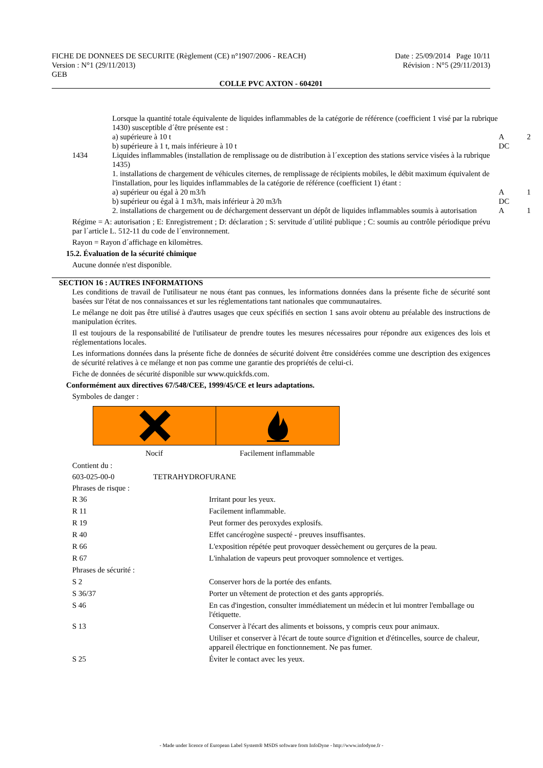FICHE DE DONNEES DE SECURITE (Règlement (CE) n°1907/2006 - REACH) Date : 25/09/2014 Page 10/11
Version : N°1 (29/11/2013) Révision : N°5 (29/11/2013)
GEB
COLLE PVC AXTON - 604201
| | Lorsque la quantité totale équivalente de liquides inflammables de la catégorie de référence (coefficient 1 visé par la rubrique 1430) susceptible d´être présente est : | | |
| | a) supérieure à 10 t | A | 2 |
| | b) supérieure à 1 t, mais inférieure à 10 t | DC | |
| 1434 | Liquides inflammables (installation de remplissage ou de distribution à l´exception des stations service visées à la rubrique 1435) 1. installations de chargement de véhicules citernes, de remplissage de récipients mobiles, le débit maximum équivalent de l'installation, pour les liquides inflammables de la catégorie de référence (coefficient 1) étant : | | |
| | a) supérieur ou égal à 20 m3/h | A | 1 |
| | b) supérieur ou égal à 1 m3/h, mais inférieur à 20 m3/h | DC | |
| | 2. installations de chargement ou de déchargement desservant un dépôt de liquides inflammables soumis à autorisation | A | 1 |
Régime = A: autorisation ; E: Enregistrement ; D: déclaration ; S: servitude d´utilité publique ; C: soumis au contrôle périodique prévu par l´article L. 512-11 du code de l´environnement.
Rayon = Rayon d´affichage en kilomètres.
15.2. Évaluation de la sécurité chimique
Aucune donnée n'est disponible.
SECTION 16 : AUTRES INFORMATIONS
Les conditions de travail de l'utilisateur ne nous étant pas connues, les informations données dans la présente fiche de sécurité sont basées sur l'état de nos connaissances et sur les réglementations tant nationales que communautaires.
Le mélange ne doit pas être utilisé à d'autres usages que ceux spécifiés en section 1 sans avoir obtenu au préalable des instructions de manipulation écrites.
Il est toujours de la responsabilité de l'utilisateur de prendre toutes les mesures nécessaires pour répondre aux exigences des lois et réglementations locales.
Les informations données dans la présente fiche de données de sécurité doivent être considérées comme une description des exigences de sécurité relatives à ce mélange et non pas comme une garantie des propriétés de celui-ci.
Fiche de données de sécurité disponible sur www.quickfds.com.
Conformément aux directives 67/548/CEE, 1999/45/CE et leurs adaptations.
Symboles de danger :
Nocif Facilement inflammable
Contient du :
| 603-025-00-0 | TETRAHYDROFURANE |
Phrases de risque :
| R 36 | Irritant pour les yeux. |
| R 11 | Facilement inflammable. |
| R 19 | Peut former des peroxydes explosifs. |
| R 40 | Effet cancérogène suspecté - preuves insuffisantes. |
| R 66 | L'exposition répétée peut provoquer dessèchement ou gerçures de la peau. |
| R 67 | L'inhalation de vapeurs peut provoquer somnolence et vertiges. |
| Phrases de sécurité : | |
| S 2 | Conserver hors de la portée des enfants. |
| S 36/37 | Porter un vêtement de protection et des gants appropriés. |
| S 46 | En cas d'ingestion, consulter immédiatement un médecin et lui montrer l'emballage ou l'étiquette. |
| S 13 | Conserver à l'écart des aliments et boissons, y compris ceux pour animaux. |
| | Utiliser et conserver à l'écart de toute source d'ignition et d'étincelles, source de chaleur, appareil électrique en fonctionnement. Ne pas fumer. |
| S 25 | Éviter le contact avec les yeux. |
- Made under licence of European Label System® MSDS software from InfoDyne - http://www.infodyne.fr -